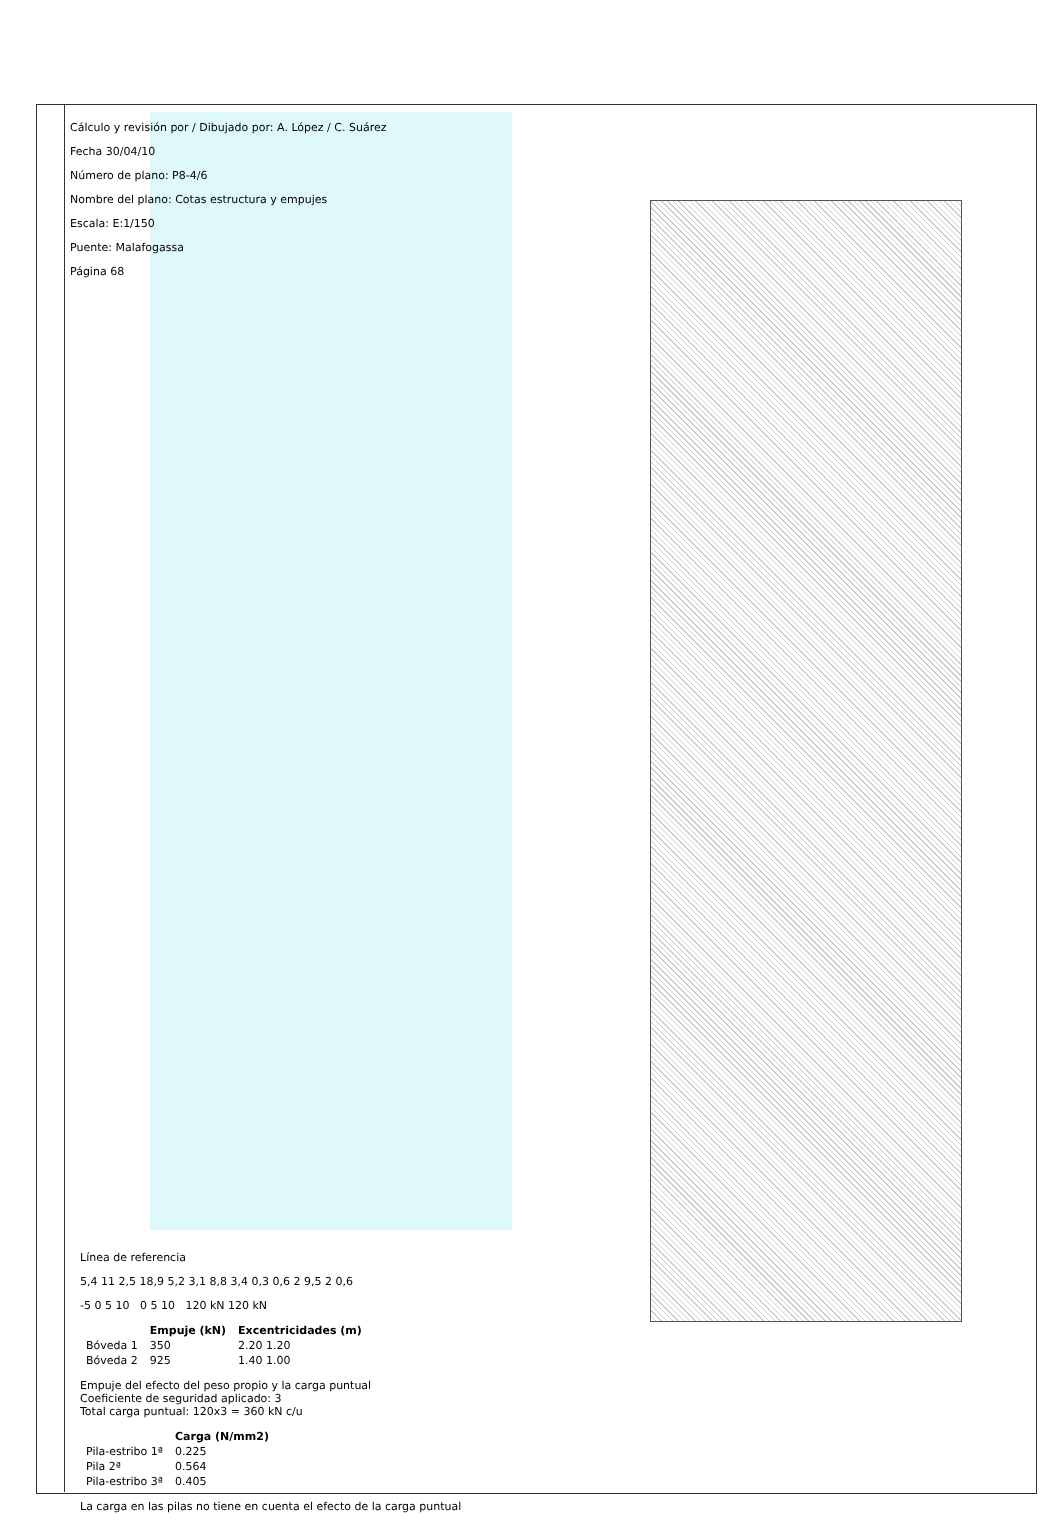Cálculo y revisión por / Dibujado por: A. López / C. Suárez
Fecha 30/04/10
Número de plano: P8-4/6
Nombre del plano: Cotas estructura y empujes
Escala: E:1/150
Puente: Malafogassa
Página 68
Línea de referencia
5,4 11 2,5 18,9 5,2 3,1 8,8 3,4 0,3 0,6 2 9,5 2 0,6
-5 0 5 10 0 5 10 120 kN 120 kN
| | Empuje (kN) | Excentricidades (m) |
| --- | --- | --- |
| Bóveda 1 | 350 | 2.20 1.20 |
| Bóveda 2 | 925 | 1.40 1.00 |
Empuje del efecto del peso propio y la carga puntual
Coeficiente de seguridad aplicado: 3
Total carga puntual: 120x3 = 360 kN c/u
| | Carga (N/mm2) |
| --- | --- |
| Pila-estribo 1ª | 0.225 |
| Pila 2ª | 0.564 |
| Pila-estribo 3ª | 0.405 |
La carga en las pilas no tiene en cuenta el efecto de la carga puntual